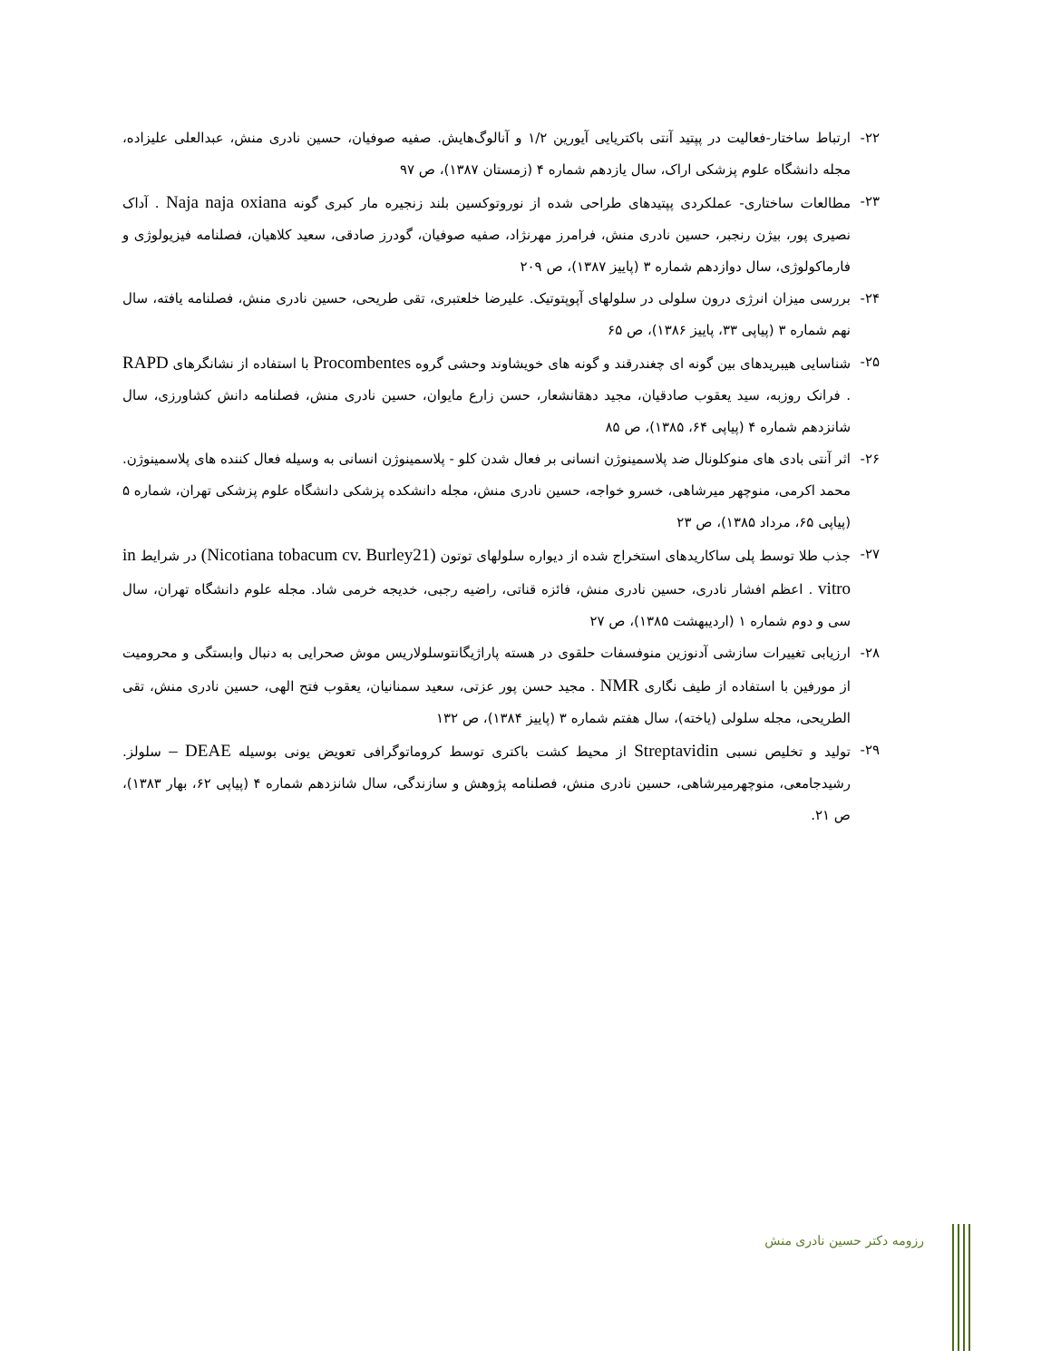۲۲- ارتباط ساختار-فعالیت در پپتید آنتی باکتریایی آیورین ۱/۲ و آنالوگ‌هایش. صفیه صوفیان، حسین نادری منش، عبدالعلی علیزاده، مجله دانشگاه علوم پزشکی اراک، سال یازدهم شماره ۴ (زمستان ۱۳۸۷)، ص ۹۷
۲۳- مطالعات ساختاری- عملکردی پپتیدهای طراحی شده از نوروتوکسین بلند زنجیره مار کبری گونه Naja naja oxiana . آداک نصیری پور، بیژن رنجبر، حسین نادری منش، فرامرز مهرنژاد، صفیه صوفیان، گودرز صادقی، سعید کلاهیان، فصلنامه فیزیولوژی و فارماکولوژی، سال دوازدهم شماره ۳ (پاییز ۱۳۸۷)، ص ۲۰۹
۲۴- بررسی میزان انرژی درون سلولی در سلولهای آپوپتوتیک. علیرضا خلعتبری، تقی طریحی، حسین نادری منش، فصلنامه یافته، سال نهم شماره ۳ (پیاپی ۳۳، پاییز ۱۳۸۶)، ص ۶۵
۲۵- شناسایی هیبریدهای بین گونه ای چغندرقند و گونه های خویشاوند وحشی گروه Procombentes با استفاده از نشانگرهای RAPD . فرانک روزبه، سید یعقوب صادقیان، مجید دهقانشعار، حسن زارع مایوان، حسین نادری منش، فصلنامه دانش کشاورزی، سال شانزدهم شماره ۴ (پیاپی ۶۴، ۱۳۸۵)، ص ۸۵
۲۶- اثر آنتی بادی های منوکلونال ضد پلاسمینوژن انسانی بر فعال شدن کلو - پلاسمینوژن انسانی به وسیله فعال کننده های پلاسمینوژن. محمد اکرمی، منوچهر میرشاهی، خسرو خواجه، حسین نادری منش، مجله دانشکده پزشکی دانشگاه علوم پزشکی تهران، شماره ۵ (پیاپی ۶۵، مرداد ۱۳۸۵)، ص ۲۳
۲۷- جذب طلا توسط پلی ساکاریدهای استخراج شده از دیواره سلولهای توتون (Nicotiana tobacum cv. Burley21) در شرایط in vitro . اعظم افشار نادری، حسین نادری منش، فائزه قناتی، راضیه رجبی، خدیجه خرمی شاد. مجله علوم دانشگاه تهران، سال سی و دوم شماره ۱ (اردیبهشت ۱۳۸۵)، ص ۲۷
۲۸- ارزیابی تغییرات سازشی آدنوزین منوفسفات حلقوی در هسته پاراژیگانتوسلولاریس موش صحرایی به دنبال وابستگی و محرومیت از مورفین با استفاده از طیف نگاری NMR . مجید حسن پور عزتی، سعید سمنانیان، یعقوب فتح الهی، حسین نادری منش، تقی الطریحی، مجله سلولی (یاخته)، سال هفتم شماره ۳ (پاییز ۱۳۸۴)، ص ۱۳۲
۲۹- تولید و تخلیص نسبی Streptavidin از محیط کشت باکتری توسط کروماتوگرافی تعویض یونی بوسیله DEAE – سلولز. رشیدجامعی، منوچهرمیرشاهی، حسین نادری منش، فصلنامه پژوهش و سازندگی، سال شانزدهم شماره ۴ (پیاپی ۶۲، بهار ۱۳۸۳)، ص ۲۱.
رزومه دکتر حسین نادری منش